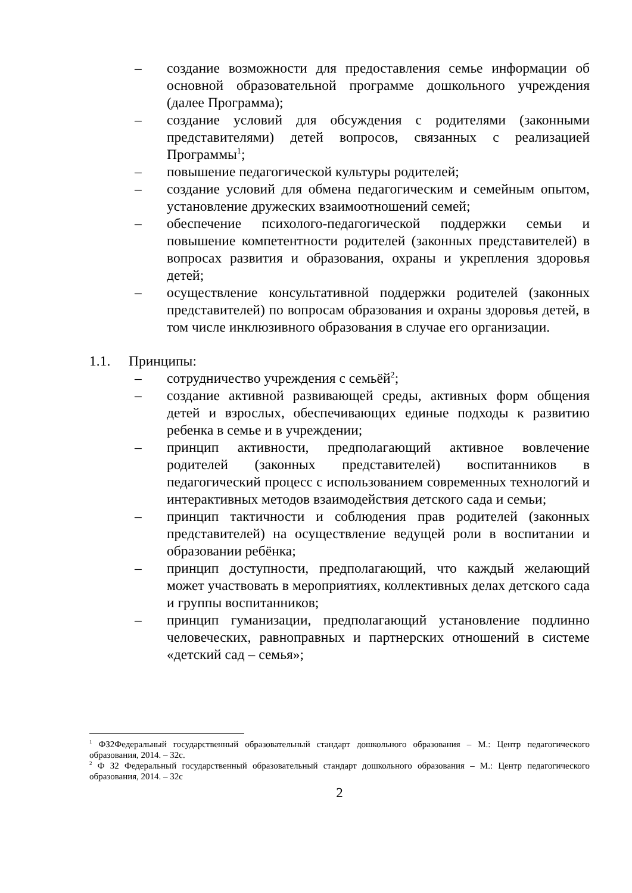– создание возможности для предоставления семье информации об основной образовательной программе дошкольного учреждения (далее Программа);
– создание условий для обсуждения с родителями (законными представителями) детей вопросов, связанных с реализацией Программы<sup>1</sup>;
– повышение педагогической культуры родителей;
– создание условий для обмена педагогическим и семейным опытом, установление дружеских взаимоотношений семей;
– обеспечение психолого-педагогической поддержки семьи и повышение компетентности родителей (законных представителей) в вопросах развития и образования, охраны и укрепления здоровья детей;
– осуществление консультативной поддержки родителей (законных представителей) по вопросам образования и охраны здоровья детей, в том числе инклюзивного образования в случае его организации.
1.1. Принципы:
– сотрудничество учреждения с семьёй<sup>2</sup>;
– создание активной развивающей среды, активных форм общения детей и взрослых, обеспечивающих единые подходы к развитию ребенка в семье и в учреждении;
– принцип активности, предполагающий активное вовлечение родителей (законных представителей) воспитанников в педагогический процесс с использованием современных технологий и интерактивных методов взаимодействия детского сада и семьи;
– принцип тактичности и соблюдения прав родителей (законных представителей) на осуществление ведущей роли в воспитании и образовании ребёнка;
– принцип доступности, предполагающий, что каждый желающий может участвовать в мероприятиях, коллективных делах детского сада и группы воспитанников;
– принцип гуманизации, предполагающий установление подлинно человеческих, равноправных и партнерских отношений в системе «детский сад – семья»;
<sup>1</sup> ФЗ2Федеральный государственный образовательный стандарт дошкольного образования – М.: Центр педагогического образования, 2014. – 32с.
<sup>2</sup> Ф З2 Федеральный государственный образовательный стандарт дошкольного образования – М.: Центр педагогического образования, 2014. – 32с
2